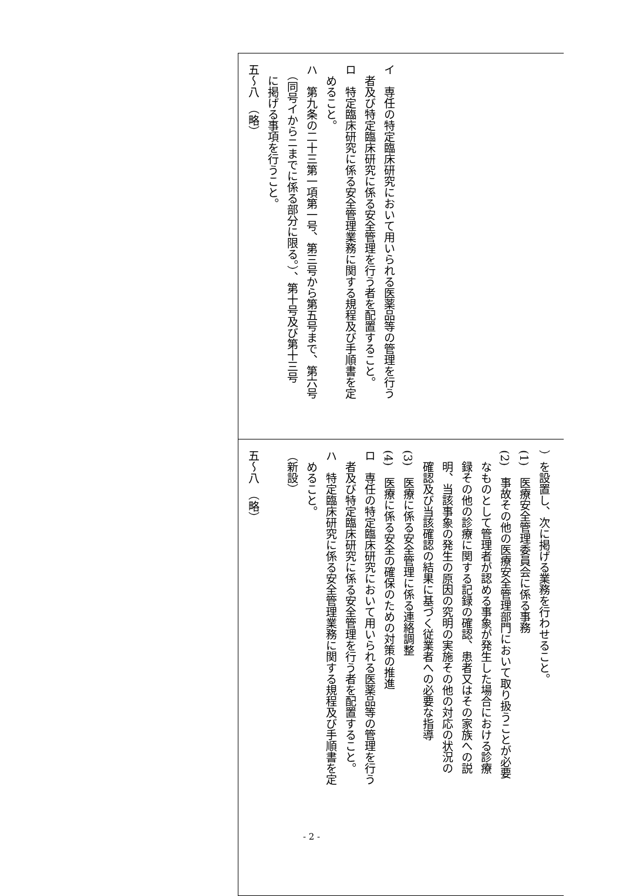| イ 専任の特定臨床研究において用いられる医薬品等の管理を行う 者及び特定臨床研究に係る安全管理を行う者を配置すること。 ロ 特定臨床研究に係る安全管理業務に関する規程及び手順書を定 めること。 ハ 第九条の二十三第一項第一号、第三号から第五号まで、第六号 （同号イからニまでに係る部分に限る。）、第十号及び第十三号 に掲げる事項を行うこと。 五～八 （略） |
| ）を設置し、次に掲げる業務を行わせること。 (1) 医療安全管理委員会に係る事務 (2) 事故その他の医療安全管理部門において取り扱うことが必要 なものとして管理者が認める事象が発生した場合における診療 録その他の診療に関する記録の確認、患者又はその家族への説 明、当該事象の発生の原因の究明の実施その他の対応の状況の 確認及び当該確認の結果に基づく従業者への必要な指導 (3) 医療に係る安全管理に係る連絡調整 (4) 医療に係る安全の確保のための対策の推進 ロ 専任の特定臨床研究において用いられる医薬品等の管理を行う 者及び特定臨床研究に係る安全管理を行う者を配置すること。 ハ 特定臨床研究に係る安全管理業務に関する規程及び手順書を定 めること。 （新設） 五～八 （略） |
- 2 -